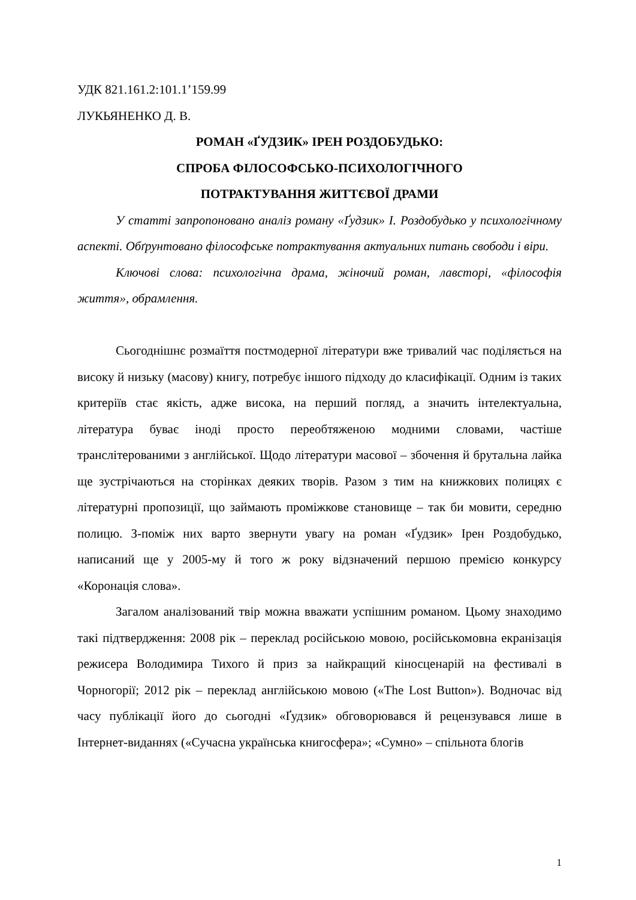УДК 821.161.2:101.1’159.99
ЛУКЬЯНЕНКО Д. В.
РОМАН «ҐУДЗИК» ІРЕН РОЗДОБУДЬКО:
СПРОБА ФІЛОСОФСЬКО-ПСИХОЛОГІЧНОГО
ПОТРАКТУВАННЯ ЖИТТЄВОЇ ДРАМИ
У статті запропоновано аналіз роману «Ґудзик» І. Роздобудько у психологічному аспекті. Обґрунтовано філософське потрактування актуальних питань свободи і віри.
Ключові слова: психологічна драма, жіночий роман, лавсторі, «філософія життя», обрамлення.
Сьогоднішнє розмаїття постмодерної літератури вже тривалий час поділяється на високу й низьку (масову) книгу, потребує іншого підходу до класифікації. Одним із таких критеріїв стає якість, адже висока, на перший погляд, а значить інтелектуальна, література буває іноді просто переобтяженою модними словами, частіше транслітерованими з англійської. Щодо літератури масової – збочення й брутальна лайка ще зустрічаються на сторінках деяких творів. Разом з тим на книжкових полицях є літературні пропозиції, що займають проміжкове становище – так би мовити, середню полицю. З-поміж них варто звернути увагу на роман «Ґудзик» Ірен Роздобудько, написаний ще у 2005-му й того ж року відзначений першою премією конкурсу «Коронація слова».
Загалом аналізований твір можна вважати успішним романом. Цьому знаходимо такі підтвердження: 2008 рік – переклад російською мовою, російськомовна екранізація режисера Володимира Тихого й приз за найкращий кіносценарій на фестивалі в Чорногорії; 2012 рік – переклад англійською мовою («The Lost Button»). Водночас від часу публікації його до сьогодні «Ґудзик» обговорювався й рецензувався лише в Інтернет-виданнях («Сучасна українська книгосфера»; «Сумно» – спільнота блогів
1